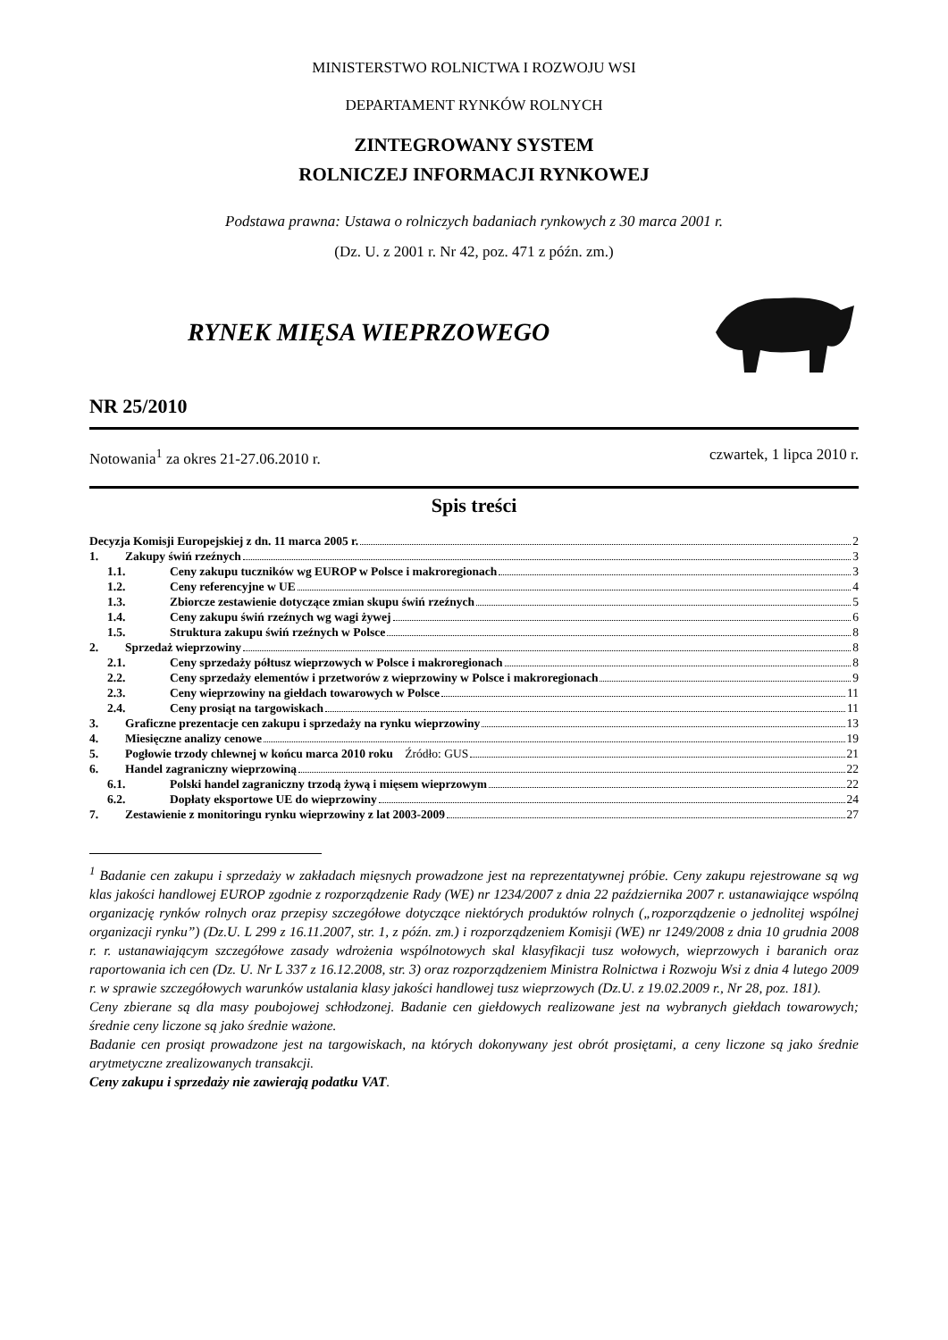MINISTERSTWO ROLNICTWA I ROZWOJU WSI
DEPARTAMENT RYNKÓW ROLNYCH
ZINTEGROWANY SYSTEM
ROLNICZEJ INFORMACJI RYNKOWEJ
Podstawa prawna: Ustawa o rolniczych badaniach rynkowych z 30 marca 2001 r.
(Dz. U. z 2001 r. Nr 42, poz. 471 z późn. zm.)
RYNEK MIĘSA WIEPRZOWEGO
NR 25/2010
Notowania<sup>1</sup> za okres 21-27.06.2010 r. czwartek, 1 lipca 2010 r.
Spis treści
Decyzja Komisji Europejskiej z dn. 11 marca 2005 r. 2
1. Zakupy świń rzeźnych 3
1.1. Ceny zakupu tuczników wg EUROP w Polsce i makroregionach 3
1.2. Ceny referencyjne w UE 4
1.3. Zbiorcze zestawienie dotyczące zmian skupu świń rzeźnych 5
1.4. Ceny zakupu świń rzeźnych wg wagi żywej 6
1.5. Struktura zakupu świń rzeźnych w Polsce 8
2. Sprzedaż wieprzowiny 8
2.1. Ceny sprzedaży półtusz wieprzowych w Polsce i makroregionach 8
2.2. Ceny sprzedaży elementów i przetworów z wieprzowiny w Polsce i makroregionach 9
2.3. Ceny wieprzowiny na giełdach towarowych w Polsce 11
2.4. Ceny prosiąt na targowiskach 11
3. Graficzne prezentacje cen zakupu i sprzedaży na rynku wieprzowiny 13
4. Miesięczne analizy cenowe 19
5. Pogłowie trzody chlewnej w końcu marca 2010 roku Źródło: GUS 21
6. Handel zagraniczny wieprzowiną 22
6.1. Polski handel zagraniczny trzodą żywą i mięsem wieprzowym 22
6.2. Dopłaty eksportowe UE do wieprzowiny 24
7. Zestawienie z monitoringu rynku wieprzowiny z lat 2003-2009 27
<sup>1</sup> Badanie cen zakupu i sprzedaży w zakładach mięsnych prowadzone jest na reprezentatywnej próbie. Ceny zakupu rejestrowane są wg klas jakości handlowej EUROP zgodnie z rozporządzenie Rady (WE) nr 1234/2007 z dnia 22 października 2007 r. ustanawiające wspólną organizację rynków rolnych oraz przepisy szczegółowe dotyczące niektórych produktów rolnych („rozporządzenie o jednolitej wspólnej organizacji rynku”) (Dz.U. L 299 z 16.11.2007, str. 1, z późn. zm.) i rozporządzeniem Komisji (WE) nr 1249/2008 z dnia 10 grudnia 2008 r. r. ustanawiającym szczegółowe zasady wdrożenia wspólnotowych skal klasyfikacji tusz wołowych, wieprzowych i baranich oraz raportowania ich cen (Dz. U. Nr L 337 z 16.12.2008, str. 3) oraz rozporządzeniem Ministra Rolnictwa i Rozwoju Wsi z dnia 4 lutego 2009 r. w sprawie szczegółowych warunków ustalania klasy jakości handlowej tusz wieprzowych (Dz.U. z 19.02.2009 r., Nr 28, poz. 181).
Ceny zbierane są dla masy poubojowej schłodzonej. Badanie cen giełdowych realizowane jest na wybranych giełdach towarowych; średnie ceny liczone są jako średnie ważone.
Badanie cen prosiąt prowadzone jest na targowiskach, na których dokonywany jest obrót prosiętami, a ceny liczone są jako średnie arytmetyczne zrealizowanych transakcji.
Ceny zakupu i sprzedaży nie zawierają podatku VAT.